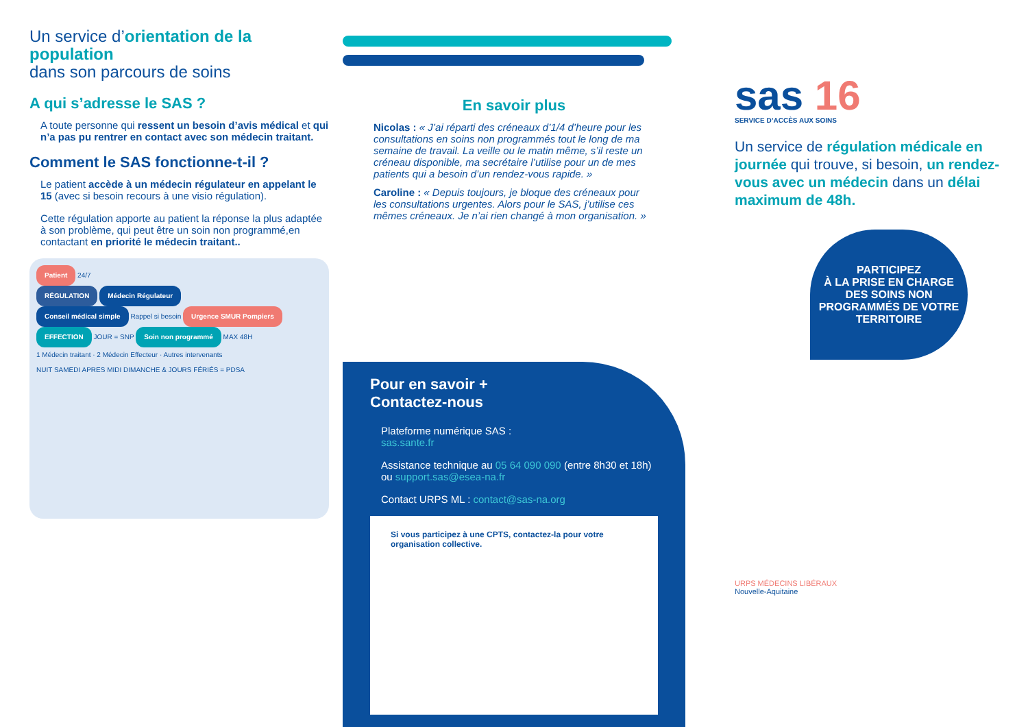Un service d’orientation de la population
dans son parcours de soins
A qui s’adresse le SAS ?
A toute personne qui ressent un besoin d’avis médical et qui n’a pas pu rentrer en contact avec son médecin traitant.
Comment le SAS fonctionne-t-il ?
Le patient accède à un médecin régulateur en appelant le 15 (avec si besoin recours à une visio régulation).
Cette régulation apporte au patient la réponse la plus adaptée à son problème, qui peut être un soin non programmé,en contactant en priorité le médecin traitant..
Patient 24/7
RÉGULATION Médecin Régulateur
Conseil médical simple Rappel si besoin Urgence SMUR Pompiers
EFFECTION JOUR = SNP Soin non programmé MAX 48H
1 Médecin traitant · 2 Médecin Effecteur · Autres intervenants
NUIT SAMEDI APRES MIDI DIMANCHE & JOURS FÉRIÉS = PDSA
En savoir plus
Nicolas : « J’ai réparti des créneaux d’1/4 d’heure pour les consultations en soins non programmés tout le long de ma semaine de travail. La veille ou le matin même, s’il reste un créneau disponible, ma secrétaire l’utilise pour un de mes patients qui a besoin d’un rendez-vous rapide. »
Caroline : « Depuis toujours, je bloque des créneaux pour les consultations urgentes. Alors pour le SAS, j’utilise ces mêmes créneaux. Je n’ai rien changé à mon organisation. »
Pour en savoir +
Contactez-nous
Plateforme numérique SAS :
sas.sante.fr
Assistance technique au 05 64 090 090 (entre 8h30 et 18h) ou support.sas@esea-na.fr
Contact URPS ML : contact@sas-na.org
Si vous participez à une CPTS, contactez-la pour votre organisation collective.
sas 16
SERVICE D’ACCÈS AUX SOINS
Un service de régulation médicale en journée qui trouve, si besoin, un rendez-vous avec un médecin dans un délai maximum de 48h.
PARTICIPEZ
À LA PRISE EN CHARGE DES SOINS NON PROGRAMMÉS DE VOTRE TERRITOIRE
URPS MÉDECINS LIBÉRAUX
Nouvelle-Aquitaine